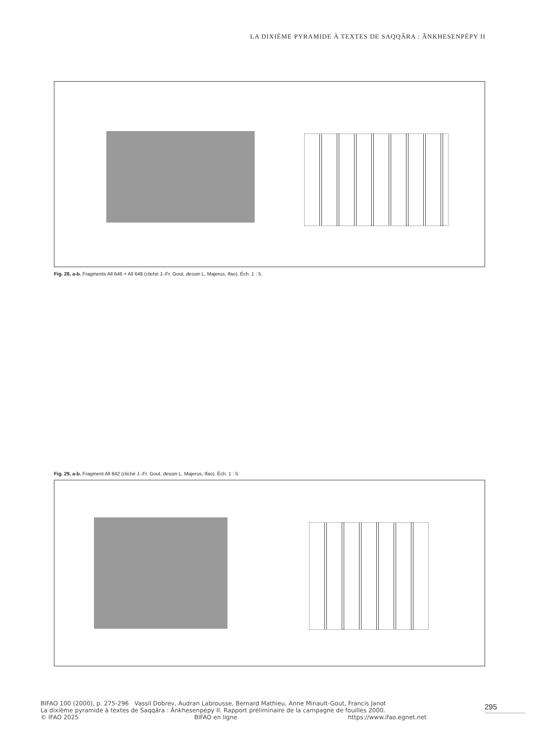LA DIXIÈME PYRAMIDE À TEXTES DE SAQQÂRA : ÂNKHESENPÉPY II
Fig. 28, a-b. Fragments All 646 + All 648 (cliché J.-Fr. Gout, dessin L. Majerus, Ifao). Éch. 1 : 5.
Fig. 29, a-b. Fragment All 842 (cliché J.-Fr. Gout, dessin L. Majerus, Ifao). Éch. 1 : 5.
BIFAO 100 (2000), p. 275-296 Vassil Dobrev, Audran Labrousse, Bernard Mathieu, Anne Minault-Gout, Francis Janot
La dixième pyramide à textes de Saqqâra : Ânkhesenpépy II. Rapport préliminaire de la campagne de fouilles 2000.
© IFAO 2025 BIFAO en ligne https://www.ifao.egnet.net
295